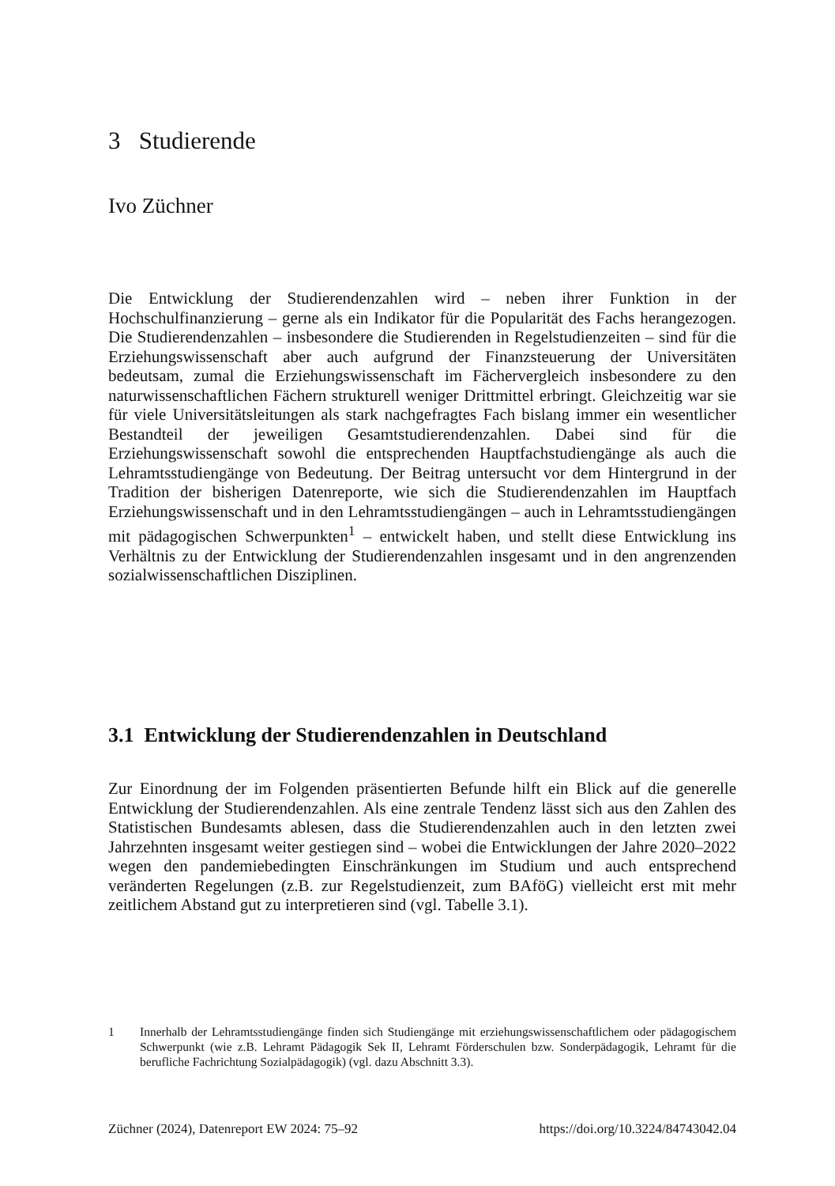3 Studierende
Ivo Züchner
Die Entwicklung der Studierendenzahlen wird – neben ihrer Funktion in der Hochschulfinanzierung – gerne als ein Indikator für die Popularität des Fachs herangezogen. Die Studierendenzahlen – insbesondere die Studierenden in Regelstudienzeiten – sind für die Erziehungswissenschaft aber auch aufgrund der Finanzsteuerung der Universitäten bedeutsam, zumal die Erziehungswissenschaft im Fächervergleich insbesondere zu den naturwissenschaftlichen Fächern strukturell weniger Drittmittel erbringt. Gleichzeitig war sie für viele Universitätsleitungen als stark nachgefragtes Fach bislang immer ein wesentlicher Bestandteil der jeweiligen Gesamtstudierendenzahlen. Dabei sind für die Erziehungswissenschaft sowohl die entsprechenden Hauptfachstudiengänge als auch die Lehramtsstudiengänge von Bedeutung. Der Beitrag untersucht vor dem Hintergrund in der Tradition der bisherigen Datenreporte, wie sich die Studierendenzahlen im Hauptfach Erziehungswissenschaft und in den Lehramtsstudiengängen – auch in Lehramtsstudiengängen mit pädagogischen Schwerpunkten<sup>1</sup> – entwickelt haben, und stellt diese Entwicklung ins Verhältnis zu der Entwicklung der Studierendenzahlen insgesamt und in den angrenzenden sozialwissenschaftlichen Disziplinen.
3.1 Entwicklung der Studierendenzahlen in Deutschland
Zur Einordnung der im Folgenden präsentierten Befunde hilft ein Blick auf die generelle Entwicklung der Studierendenzahlen. Als eine zentrale Tendenz lässt sich aus den Zahlen des Statistischen Bundesamts ablesen, dass die Studierendenzahlen auch in den letzten zwei Jahrzehnten insgesamt weiter gestiegen sind – wobei die Entwicklungen der Jahre 2020–2022 wegen den pandemiebedingten Einschränkungen im Studium und auch entsprechend veränderten Regelungen (z.B. zur Regelstudienzeit, zum BAföG) vielleicht erst mit mehr zeitlichem Abstand gut zu interpretieren sind (vgl. Tabelle 3.1).
1 Innerhalb der Lehramtsstudiengänge finden sich Studiengänge mit erziehungswissenschaftlichem oder pädagogischem Schwerpunkt (wie z.B. Lehramt Pädagogik Sek II, Lehramt Förderschulen bzw. Sonderpädagogik, Lehramt für die berufliche Fachrichtung Sozialpädagogik) (vgl. dazu Abschnitt 3.3).
Züchner (2024), Datenreport EW 2024: 75–92 https://doi.org/10.3224/84743042.04